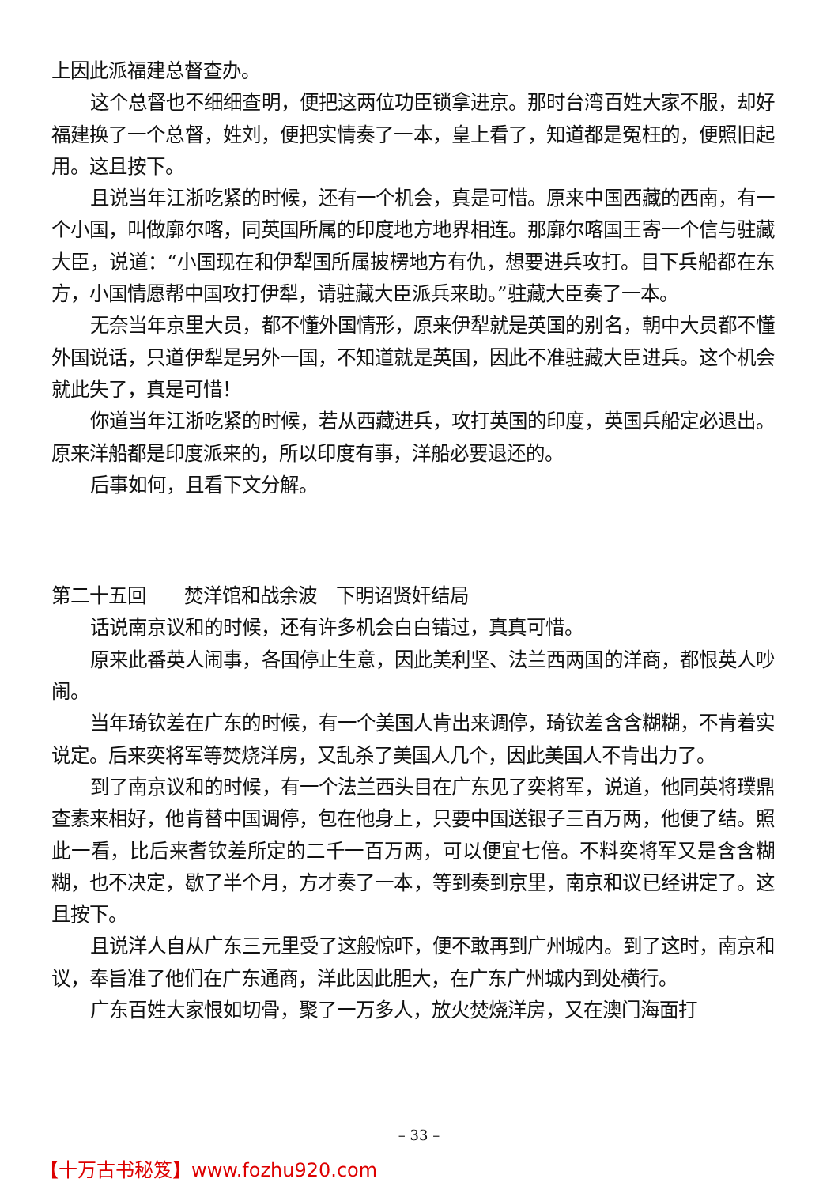上因此派福建总督查办。
这个总督也不细细查明，便把这两位功臣锁拿进京。那时台湾百姓大家不服，却好福建换了一个总督，姓刘，便把实情奏了一本，皇上看了，知道都是冤枉的，便照旧起用。这且按下。
且说当年江浙吃紧的时候，还有一个机会，真是可惜。原来中国西藏的西南，有一个小国，叫做廓尔喀，同英国所属的印度地方地界相连。那廓尔喀国王寄一个信与驻藏大臣，说道：“小国现在和伊犁国所属披楞地方有仇，想要进兵攻打。目下兵船都在东方，小国情愿帮中国攻打伊犁，请驻藏大臣派兵来助。”驻藏大臣奏了一本。
无奈当年京里大员，都不懂外国情形，原来伊犁就是英国的别名，朝中大员都不懂外国说话，只道伊犁是另外一国，不知道就是英国，因此不准驻藏大臣进兵。这个机会就此失了，真是可惜！
你道当年江浙吃紧的时候，若从西藏进兵，攻打英国的印度，英国兵船定必退出。原来洋船都是印度派来的，所以印度有事，洋船必要退还的。
后事如何，且看下文分解。
第二十五回　　焚洋馆和战余波　下明诏贤奸结局
话说南京议和的时候，还有许多机会白白错过，真真可惜。
原来此番英人闹事，各国停止生意，因此美利坚、法兰西两国的洋商，都恨英人吵闹。
当年琦钦差在广东的时候，有一个美国人肯出来调停，琦钦差含含糊糊，不肯着实说定。后来奕将军等焚烧洋房，又乱杀了美国人几个，因此美国人不肯出力了。
到了南京议和的时候，有一个法兰西头目在广东见了奕将军，说道，他同英将璞鼎查素来相好，他肯替中国调停，包在他身上，只要中国送银子三百万两，他便了结。照此一看，比后来耆钦差所定的二千一百万两，可以便宜七倍。不料奕将军又是含含糊糊，也不决定，歇了半个月，方才奏了一本，等到奏到京里，南京和议已经讲定了。这且按下。
且说洋人自从广东三元里受了这般惊吓，便不敢再到广州城内。到了这时，南京和议，奉旨准了他们在广东通商，洋此因此胆大，在广东广州城内到处横行。
广东百姓大家恨如切骨，聚了一万多人，放火焚烧洋房，又在澳门海面打
– 33 –
【十万古书秘笈】www.fozhu920.com